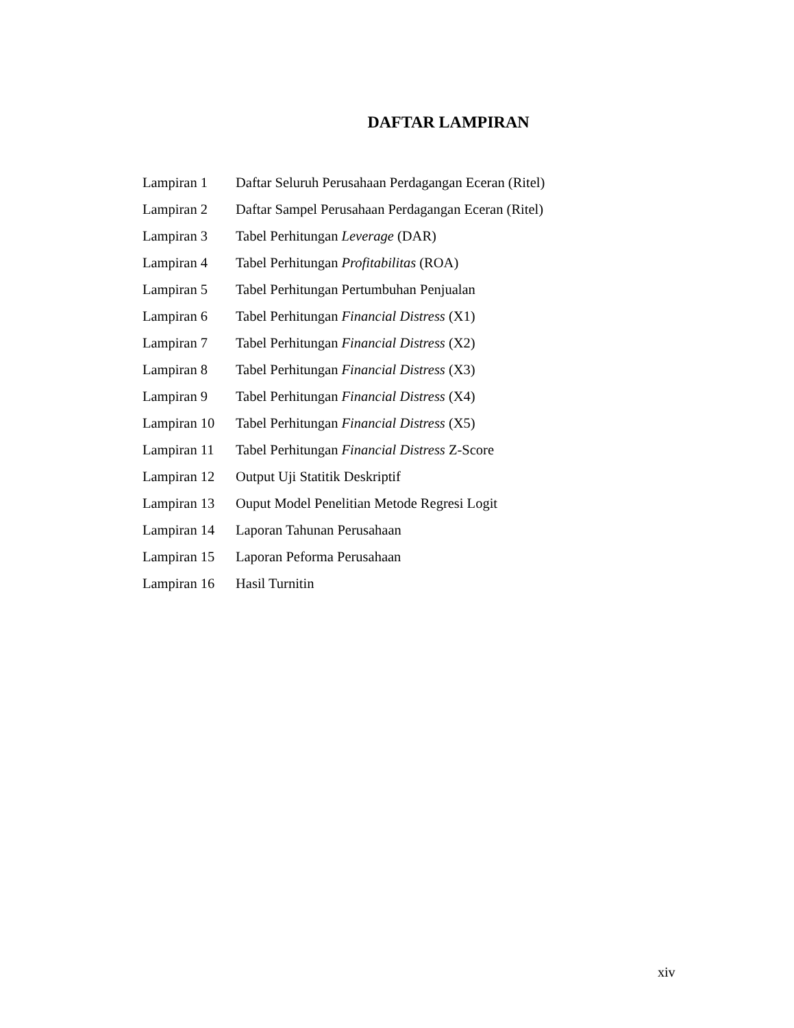DAFTAR LAMPIRAN
| Lampiran 1 | Daftar Seluruh Perusahaan Perdagangan Eceran (Ritel) |
| Lampiran 2 | Daftar Sampel Perusahaan Perdagangan Eceran (Ritel) |
| Lampiran 3 | Tabel Perhitungan Leverage (DAR) |
| Lampiran 4 | Tabel Perhitungan Profitabilitas (ROA) |
| Lampiran 5 | Tabel Perhitungan Pertumbuhan Penjualan |
| Lampiran 6 | Tabel Perhitungan Financial Distress (X1) |
| Lampiran 7 | Tabel Perhitungan Financial Distress (X2) |
| Lampiran 8 | Tabel Perhitungan Financial Distress (X3) |
| Lampiran 9 | Tabel Perhitungan Financial Distress (X4) |
| Lampiran 10 | Tabel Perhitungan Financial Distress (X5) |
| Lampiran 11 | Tabel Perhitungan Financial Distress Z-Score |
| Lampiran 12 | Output Uji Statitik Deskriptif |
| Lampiran 13 | Ouput Model Penelitian Metode Regresi Logit |
| Lampiran 14 | Laporan Tahunan Perusahaan |
| Lampiran 15 | Laporan Peforma Perusahaan |
| Lampiran 16 | Hasil Turnitin |
xiv